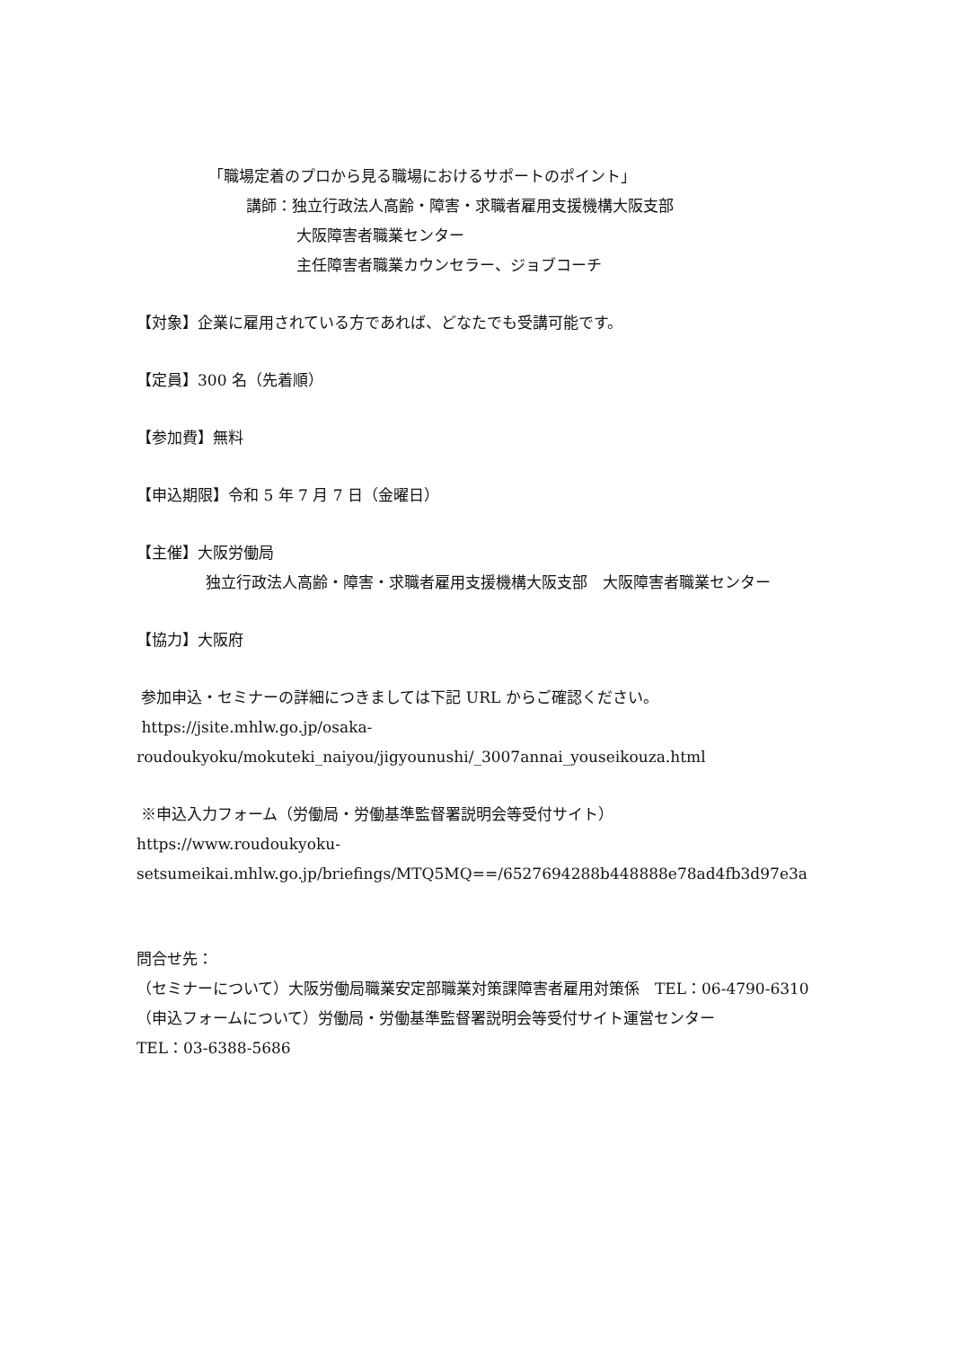「職場定着のプロから見る職場におけるサポートのポイント」
講師：独立行政法人高齢・障害・求職者雇用支援機構大阪支部
大阪障害者職業センター
主任障害者職業カウンセラー、ジョブコーチ
【対象】企業に雇用されている方であれば、どなたでも受講可能です。
【定員】300 名（先着順）
【参加費】無料
【申込期限】令和 5 年 7 月 7 日（金曜日）
【主催】大阪労働局
独立行政法人高齢・障害・求職者雇用支援機構大阪支部　大阪障害者職業センター
【協力】大阪府
参加申込・セミナーの詳細につきましては下記 URL からご確認ください。
https://jsite.mhlw.go.jp/osaka-
roudoukyoku/mokuteki_naiyou/jigyounushi/_3007annai_youseikouza.html
※申込入力フォーム（労働局・労働基準監督署説明会等受付サイト）
https://www.roudoukyoku-
setsumeikai.mhlw.go.jp/briefings/MTQ5MQ==/6527694288b448888e78ad4fb3d97e3a
問合せ先：
（セミナーについて）大阪労働局職業安定部職業対策課障害者雇用対策係　TEL：06-4790-6310
（申込フォームについて）労働局・労働基準監督署説明会等受付サイト運営センター
TEL：03-6388-5686